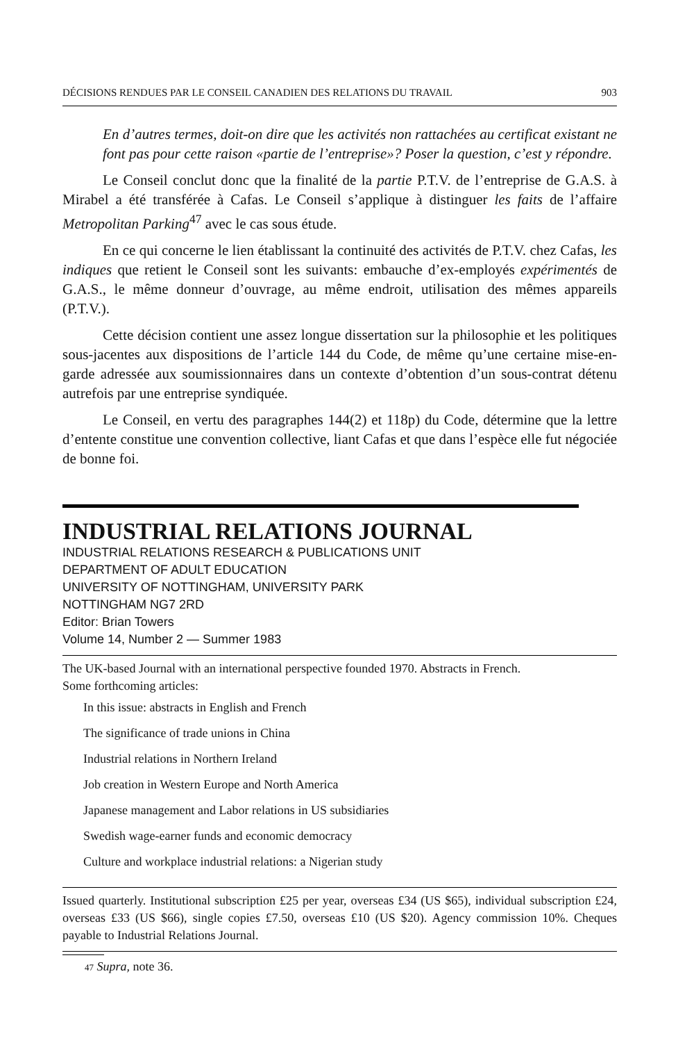DÉCISIONS RENDUES PAR LE CONSEIL CANADIEN DES RELATIONS DU TRAVAIL 903
En d’autres termes, doit-on dire que les activités non rattachées au certificat existant ne font pas pour cette raison «partie de l’entreprise»? Poser la question, c’est y répondre.
Le Conseil conclut donc que la finalité de la partie P.T.V. de l’entreprise de G.A.S. à Mirabel a été transférée à Cafas. Le Conseil s’applique à distinguer les faits de l’affaire Metropolitan Parking<sup>47</sup> avec le cas sous étude.
En ce qui concerne le lien établissant la continuité des activités de P.T.V. chez Cafas, les indiques que retient le Conseil sont les suivants: embauche d’ex-employés expérimentés de G.A.S., le même donneur d’ouvrage, au même endroit, utilisation des mêmes appareils (P.T.V.).
Cette décision contient une assez longue dissertation sur la philosophie et les politiques sous-jacentes aux dispositions de l’article 144 du Code, de même qu’une certaine mise-en-garde adressée aux soumissionnaires dans un contexte d’obtention d’un sous-contrat détenu autrefois par une entreprise syndiquée.
Le Conseil, en vertu des paragraphes 144(2) et 118p) du Code, détermine que la lettre d’entente constitue une convention collective, liant Cafas et que dans l’espèce elle fut négociée de bonne foi.
INDUSTRIAL RELATIONS JOURNAL
INDUSTRIAL RELATIONS RESEARCH & PUBLICATIONS UNIT
DEPARTMENT OF ADULT EDUCATION
UNIVERSITY OF NOTTINGHAM, UNIVERSITY PARK
NOTTINGHAM NG7 2RD
Editor: Brian Towers
Volume 14, Number 2 — Summer 1983
The UK-based Journal with an international perspective founded 1970. Abstracts in French.
Some forthcoming articles:
In this issue: abstracts in English and French
The significance of trade unions in China
Industrial relations in Northern Ireland
Job creation in Western Europe and North America
Japanese management and Labor relations in US subsidiaries
Swedish wage-earner funds and economic democracy
Culture and workplace industrial relations: a Nigerian study
Issued quarterly. Institutional subscription £25 per year, overseas £34 (US $65), individual subscription £24, overseas £33 (US $66), single copies £7.50, overseas £10 (US $20). Agency commission 10%. Cheques payable to Industrial Relations Journal.
47 Supra, note 36.